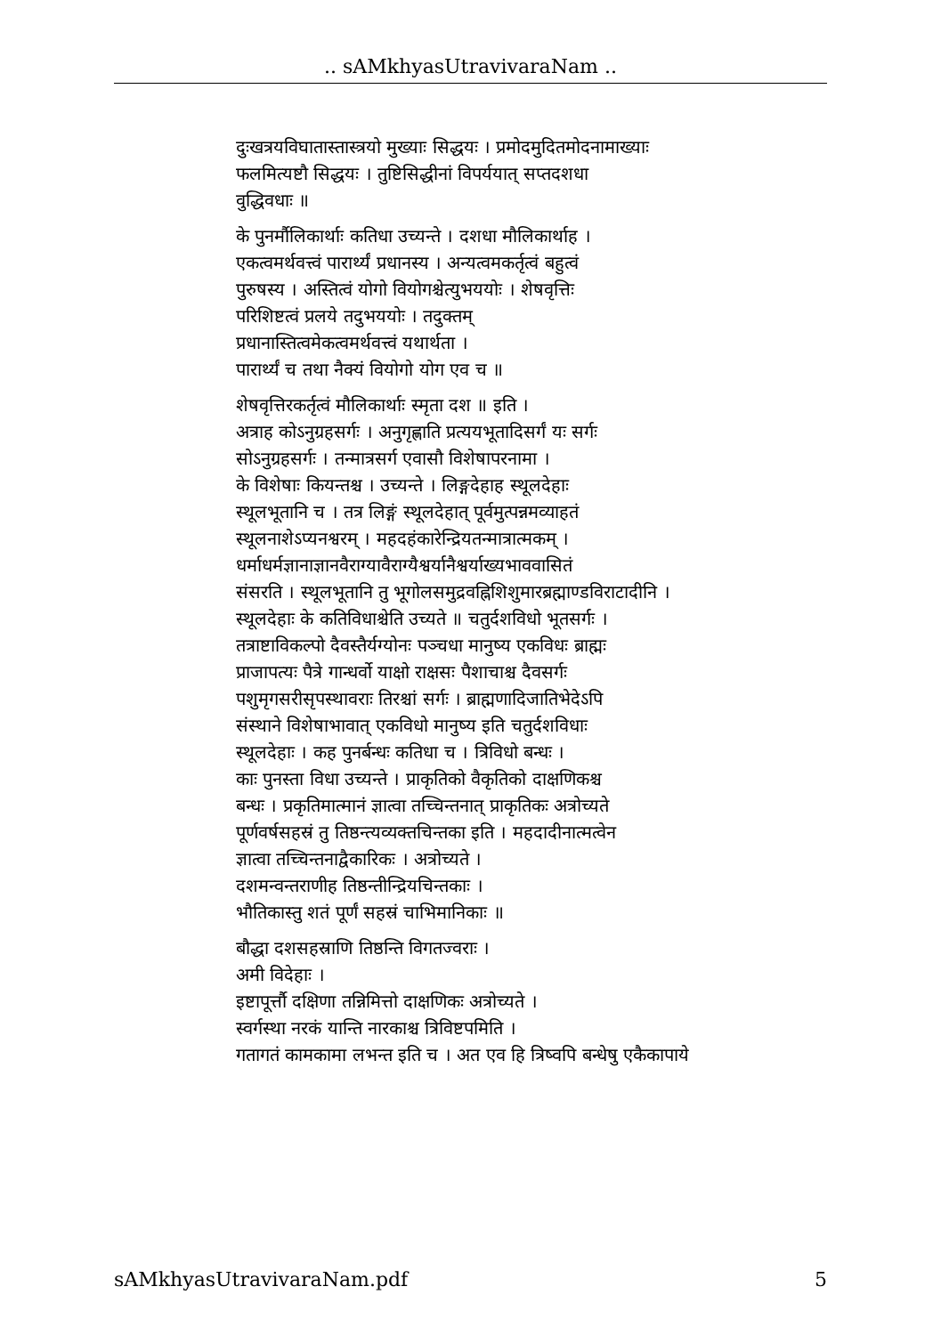.. sAMkhyasUtravivaraNam ..
दुःखत्रयविघातास्तास्त्रयो मुख्याः सिद्धयः । प्रमोदमुदितमोदनामाख्याः
फलमित्यष्टौ सिद्धयः । तुष्टिसिद्धीनां विपर्ययात् सप्तदशधा
वुद्धिवधाः ॥
के पुनर्मौलिकार्थाः कतिधा उच्यन्ते । दशधा मौलिकार्थाह ।
एकत्वमर्थवत्त्वं पारार्थ्यं प्रधानस्य । अन्यत्वमकर्तृत्वं बहुत्वं
पुरुषस्य । अस्तित्वं योगो वियोगश्चेत्युभययोः । शेषवृत्तिः
परिशिष्टत्वं प्रलये तदुभययोः । तदुक्तम्
प्रधानास्तित्वमेकत्वमर्थवत्त्वं यथार्थता ।
पारार्थ्यं च तथा नैक्यं वियोगो योग एव च ॥
शेषवृत्तिरकर्तृत्वं मौलिकार्थाः स्मृता दश ॥ इति ।
अत्राह कोऽनुग्रहसर्गः । अनुगृह्णाति प्रत्ययभूतादिसर्गं यः सर्गः
सोऽनुग्रहसर्गः । तन्मात्रसर्ग एवासौ विशेषापरनामा ।
के विशेषाः कियन्तश्च । उच्यन्ते । लिङ्गदेहाह स्थूलदेहाः
स्थूलभूतानि च । तत्र लिङ्गं स्थूलदेहात् पूर्वमुत्पन्नमव्याहतं
स्थूलनाशेऽप्यनश्वरम् । महदहंकारेन्द्रियतन्मात्रात्मकम् ।
धर्माधर्मज्ञानाज्ञानवैराग्यावैराग्यैश्वर्यानैश्वर्याख्यभाववासितं
संसरति । स्थूलभूतानि तु भूगोलसमुद्रवह्निशिशुमारब्रह्माण्डविराटादीनि ।
स्थूलदेहाः के कतिविधाश्चेति उच्यते ॥ चतुर्दशविधो भूतसर्गः ।
तत्राष्टाविकल्पो दैवस्तैर्यग्योनः पञ्चधा मानुष्य एकविधः ब्राह्मः
प्राजापत्यः पैत्रे गान्धर्वो याक्षो राक्षसः पैशाचाश्च दैवसर्गः
पशुमृगसरीसृपस्थावराः तिरश्चां सर्गः । ब्राह्मणादिजातिभेदेऽपि
संस्थाने विशेषाभावात् एकविधो मानुष्य इति चतुर्दशविधाः
स्थूलदेहाः । कह पुनर्बन्धः कतिधा च । त्रिविधो बन्धः ।
काः पुनस्ता विधा उच्यन्ते । प्राकृतिको वैकृतिको दाक्षणिकश्च
बन्धः । प्रकृतिमात्मानं ज्ञात्वा तच्चिन्तनात् प्राकृतिकः अत्रोच्यते
पूर्णवर्षसहस्रं तु तिष्ठन्त्यव्यक्तचिन्तका इति । महदादीनात्मत्वेन
ज्ञात्वा तच्चिन्तनाद्वैकारिकः । अत्रोच्यते ।
दशमन्वन्तराणीह तिष्ठन्तीन्द्रियचिन्तकाः ।
भौतिकास्तु शतं पूर्णं सहस्रं चाभिमानिकाः ॥
बौद्धा दशसहस्राणि तिष्ठन्ति विगतज्वराः ।
अमी विदेहाः ।
इष्टापूर्त्तौ दक्षिणा तन्निमित्तो दाक्षणिकः अत्रोच्यते ।
स्वर्गस्था नरकं यान्ति नारकाश्च त्रिविष्टपमिति ।
गतागतं कामकामा लभन्त इति च । अत एव हि त्रिष्वपि बन्धेषु एकैकापाये
sAMkhyasUtravivaraNam.pdf 5